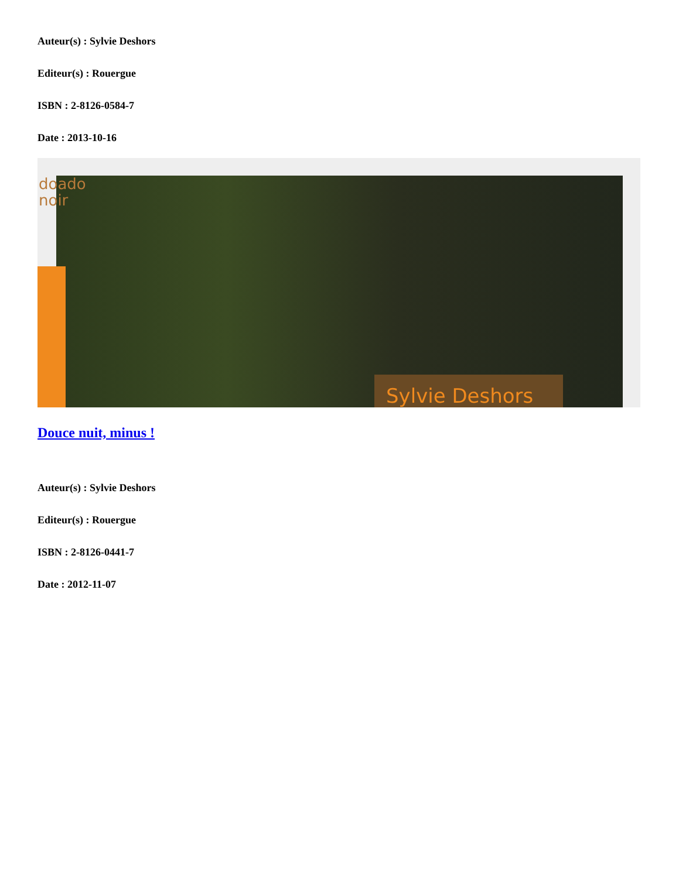Auteur(s) : Sylvie Deshors
Editeur(s) : Rouergue
ISBN : 2-8126-0584-7
Date : 2013-10-16
doado noir
Sylvie Deshors
Douce nuit, minus !
Auteur(s) : Sylvie Deshors
Editeur(s) : Rouergue
ISBN : 2-8126-0441-7
Date : 2012-11-07